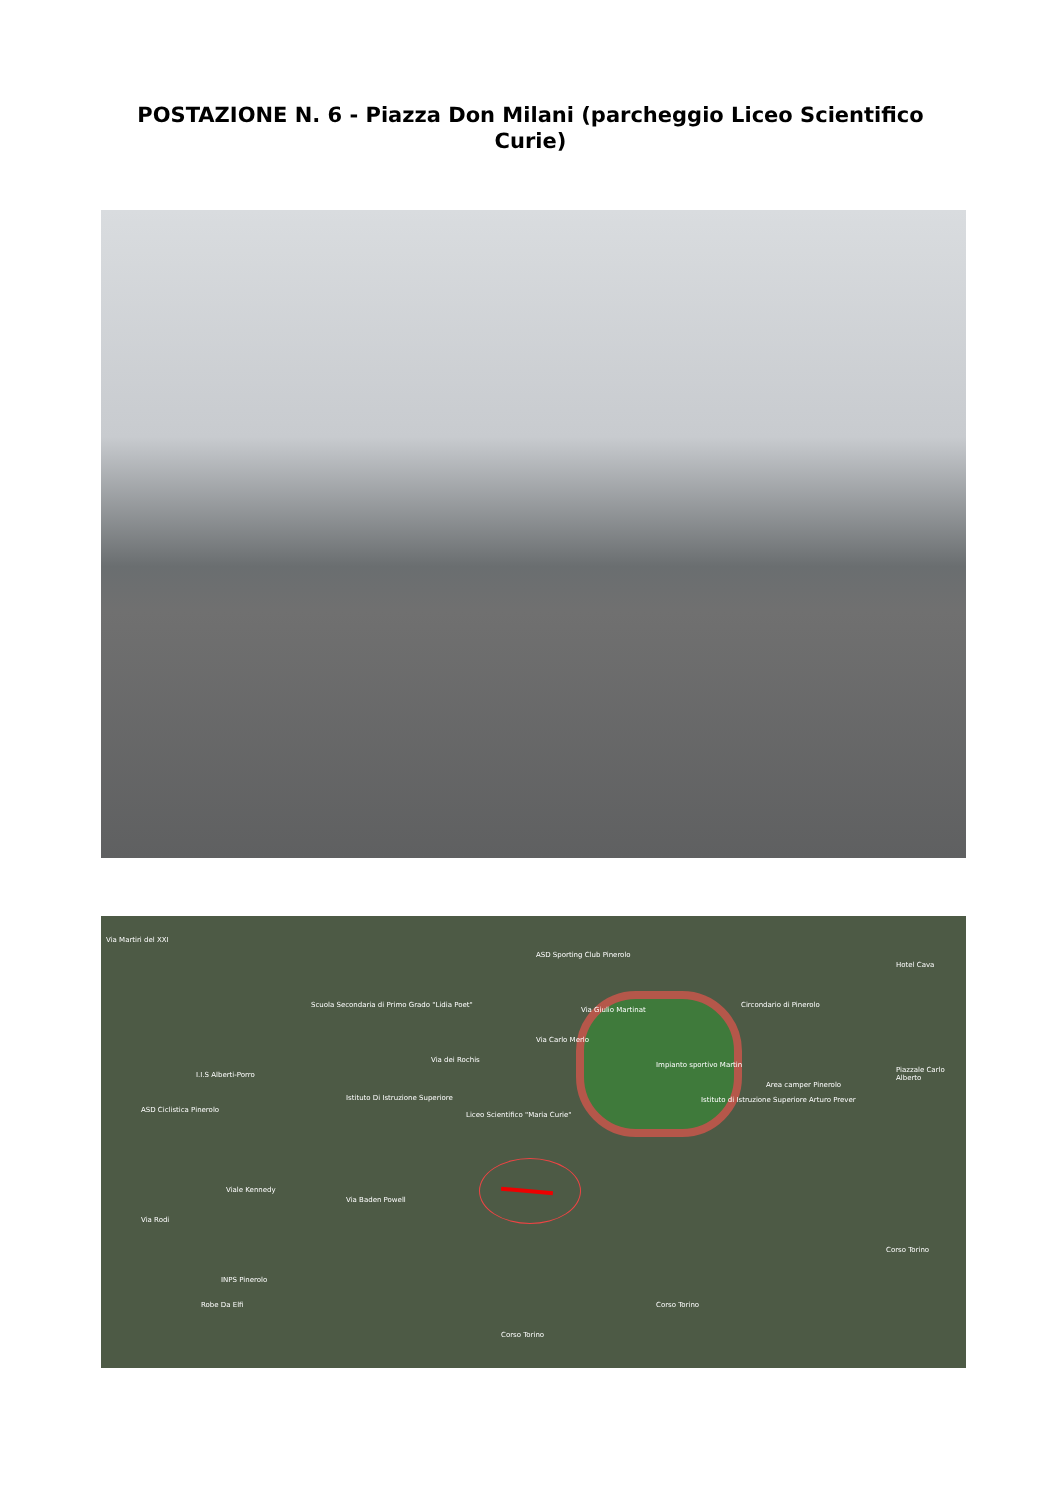POSTAZIONE N. 6 - Piazza Don Milani (parcheggio Liceo Scientifico Curie)
Via Martiri del XXI
Scuola Secondaria di Primo Grado "Lidia Poet"
ASD Sporting Club Pinerolo
Circondario di Pinerolo
Impianto sportivo Martin
Area camper Pinerolo
Istituto di Istruzione Superiore Arturo Prever
I.I.S Alberti-Porro
ASD Ciclistica Pinerolo
Istituto Di Istruzione Superiore
Liceo Scientifico "Maria Curie"
Via Baden Powell
INPS Pinerolo
Robe Da Elfi
Corso Torino
Corso Torino
Corso Torino
Hotel Cava
Piazzale Carlo Alberto
Via Carlo Merlo
Via Giulio Martinat
Via dei Rochis
Viale Kennedy
Via Rodi